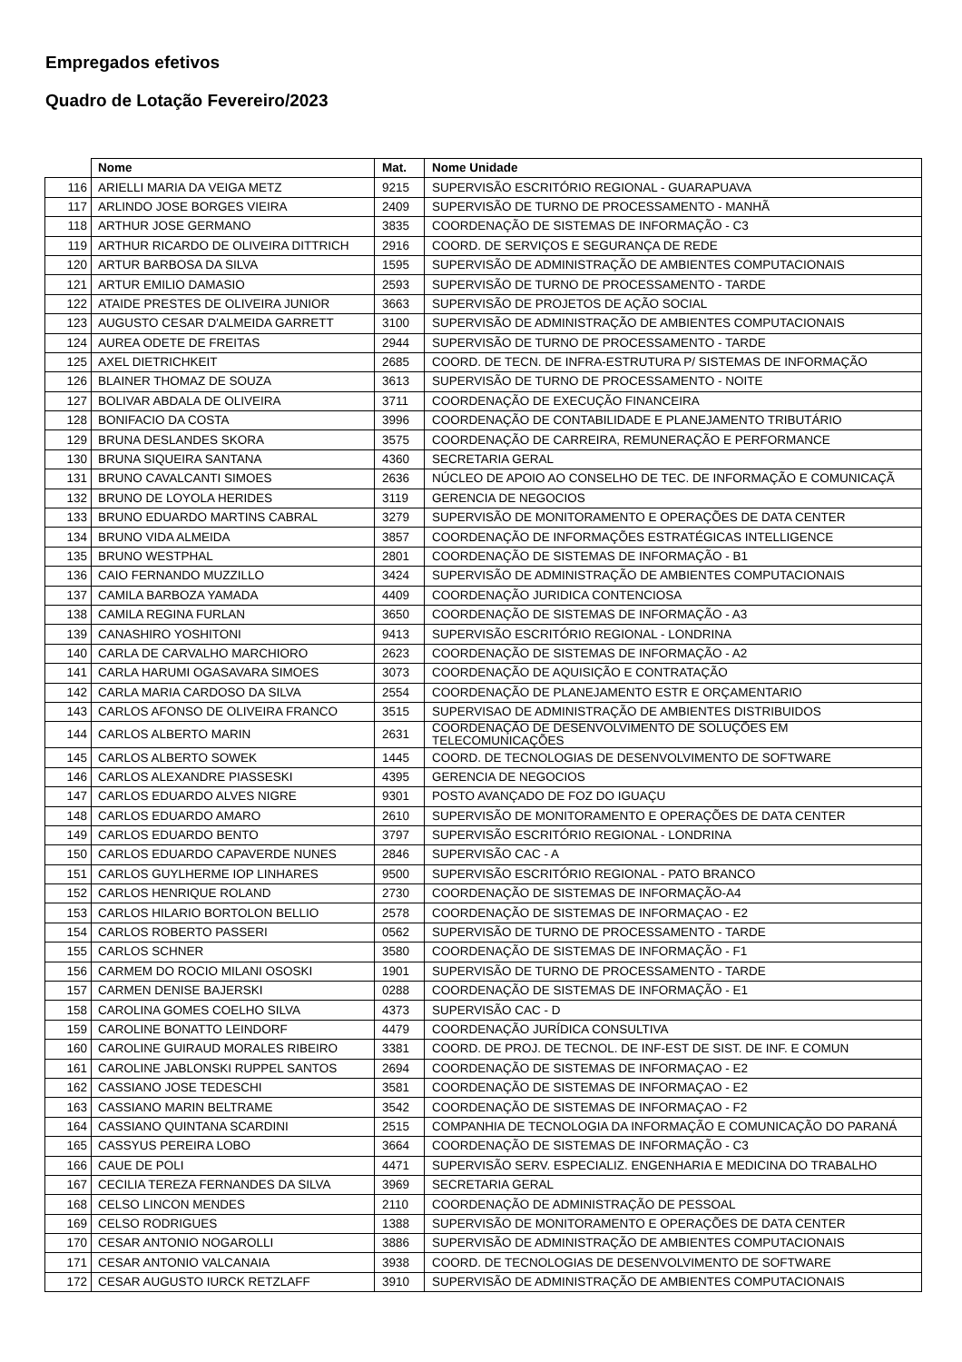Empregados efetivos
Quadro de Lotação Fevereiro/2023
| | Nome | Mat. | Nome Unidade |
| --- | --- | --- | --- |
| 116 | ARIELLI MARIA DA VEIGA METZ | 9215 | SUPERVISÃO ESCRITÓRIO REGIONAL - GUARAPUAVA |
| 117 | ARLINDO JOSE BORGES VIEIRA | 2409 | SUPERVISÃO DE TURNO DE PROCESSAMENTO - MANHÃ |
| 118 | ARTHUR JOSE GERMANO | 3835 | COORDENAÇÃO DE SISTEMAS DE INFORMAÇÃO - C3 |
| 119 | ARTHUR RICARDO DE OLIVEIRA DITTRICH | 2916 | COORD. DE SERVIÇOS E SEGURANÇA DE REDE |
| 120 | ARTUR BARBOSA DA SILVA | 1595 | SUPERVISÃO DE ADMINISTRAÇÃO DE AMBIENTES COMPUTACIONAIS |
| 121 | ARTUR EMILIO DAMASIO | 2593 | SUPERVISÃO DE TURNO DE PROCESSAMENTO - TARDE |
| 122 | ATAIDE PRESTES DE OLIVEIRA JUNIOR | 3663 | SUPERVISÃO DE PROJETOS DE AÇÃO SOCIAL |
| 123 | AUGUSTO CESAR D'ALMEIDA GARRETT | 3100 | SUPERVISÃO DE ADMINISTRAÇÃO DE AMBIENTES COMPUTACIONAIS |
| 124 | AUREA ODETE DE FREITAS | 2944 | SUPERVISÃO DE TURNO DE PROCESSAMENTO - TARDE |
| 125 | AXEL DIETRICHKEIT | 2685 | COORD. DE TECN. DE INFRA-ESTRUTURA P/ SISTEMAS DE INFORMAÇÃO |
| 126 | BLAINER THOMAZ DE SOUZA | 3613 | SUPERVISÃO DE TURNO DE PROCESSAMENTO - NOITE |
| 127 | BOLIVAR ABDALA DE OLIVEIRA | 3711 | COORDENAÇÃO DE EXECUÇÃO FINANCEIRA |
| 128 | BONIFACIO DA COSTA | 3996 | COORDENAÇÃO DE CONTABILIDADE E PLANEJAMENTO TRIBUTÁRIO |
| 129 | BRUNA DESLANDES SKORA | 3575 | COORDENAÇÃO DE CARREIRA, REMUNERAÇÃO E PERFORMANCE |
| 130 | BRUNA SIQUEIRA SANTANA | 4360 | SECRETARIA GERAL |
| 131 | BRUNO CAVALCANTI SIMOES | 2636 | NÚCLEO DE APOIO AO CONSELHO DE TEC. DE INFORMAÇÃO E COMUNICAÇÃ |
| 132 | BRUNO DE LOYOLA HERIDES | 3119 | GERENCIA DE NEGOCIOS |
| 133 | BRUNO EDUARDO MARTINS CABRAL | 3279 | SUPERVISÃO DE MONITORAMENTO E OPERAÇÕES DE DATA CENTER |
| 134 | BRUNO VIDA ALMEIDA | 3857 | COORDENAÇÃO DE INFORMAÇÕES ESTRATÉGICAS INTELLIGENCE |
| 135 | BRUNO WESTPHAL | 2801 | COORDENAÇÃO DE SISTEMAS DE INFORMAÇÃO - B1 |
| 136 | CAIO FERNANDO MUZZILLO | 3424 | SUPERVISÃO DE ADMINISTRAÇÃO DE AMBIENTES COMPUTACIONAIS |
| 137 | CAMILA BARBOZA YAMADA | 4409 | COORDENAÇÃO JURIDICA CONTENCIOSA |
| 138 | CAMILA REGINA FURLAN | 3650 | COORDENAÇÃO DE SISTEMAS DE INFORMAÇÃO - A3 |
| 139 | CANASHIRO YOSHITONI | 9413 | SUPERVISÃO ESCRITÓRIO REGIONAL - LONDRINA |
| 140 | CARLA DE CARVALHO MARCHIORO | 2623 | COORDENAÇÃO DE SISTEMAS DE INFORMAÇÃO - A2 |
| 141 | CARLA HARUMI OGASAVARA SIMOES | 3073 | COORDENAÇÃO DE AQUISIÇÃO E CONTRATAÇÃO |
| 142 | CARLA MARIA CARDOSO DA SILVA | 2554 | COORDENAÇÃO DE PLANEJAMENTO ESTR E ORÇAMENTARIO |
| 143 | CARLOS AFONSO DE OLIVEIRA FRANCO | 3515 | SUPERVISAO DE ADMINISTRAÇÃO DE AMBIENTES DISTRIBUIDOS |
| 144 | CARLOS ALBERTO MARIN | 2631 | COORDENAÇÃO DE DESENVOLVIMENTO DE SOLUÇÕES EM TELECOMUNICAÇÕES |
| 145 | CARLOS ALBERTO SOWEK | 1445 | COORD. DE TECNOLOGIAS DE DESENVOLVIMENTO DE SOFTWARE |
| 146 | CARLOS ALEXANDRE PIASSESKI | 4395 | GERENCIA DE NEGOCIOS |
| 147 | CARLOS EDUARDO ALVES NIGRE | 9301 | POSTO AVANÇADO DE FOZ DO IGUAÇU |
| 148 | CARLOS EDUARDO AMARO | 2610 | SUPERVISÃO DE MONITORAMENTO E OPERAÇÕES DE DATA CENTER |
| 149 | CARLOS EDUARDO BENTO | 3797 | SUPERVISÃO ESCRITÓRIO REGIONAL - LONDRINA |
| 150 | CARLOS EDUARDO CAPAVERDE NUNES | 2846 | SUPERVISÃO CAC - A |
| 151 | CARLOS GUYLHERME IOP LINHARES | 9500 | SUPERVISÃO ESCRITÓRIO REGIONAL - PATO BRANCO |
| 152 | CARLOS HENRIQUE ROLAND | 2730 | COORDENAÇÃO DE SISTEMAS DE INFORMAÇÃO-A4 |
| 153 | CARLOS HILARIO BORTOLON BELLIO | 2578 | COORDENAÇÃO DE SISTEMAS DE INFORMAÇAO - E2 |
| 154 | CARLOS ROBERTO PASSERI | 0562 | SUPERVISÃO DE TURNO DE PROCESSAMENTO - TARDE |
| 155 | CARLOS SCHNER | 3580 | COORDENAÇÃO DE SISTEMAS DE INFORMAÇÃO - F1 |
| 156 | CARMEM DO ROCIO MILANI OSOSKI | 1901 | SUPERVISÃO DE TURNO DE PROCESSAMENTO - TARDE |
| 157 | CARMEN DENISE BAJERSKI | 0288 | COORDENAÇÃO DE SISTEMAS DE INFORMAÇÃO - E1 |
| 158 | CAROLINA GOMES COELHO SILVA | 4373 | SUPERVISÃO CAC - D |
| 159 | CAROLINE BONATTO LEINDORF | 4479 | COORDENAÇÃO JURÍDICA CONSULTIVA |
| 160 | CAROLINE GUIRAUD MORALES RIBEIRO | 3381 | COORD. DE PROJ. DE TECNOL. DE INF-EST DE SIST. DE INF. E COMUN |
| 161 | CAROLINE JABLONSKI RUPPEL SANTOS | 2694 | COORDENAÇÃO DE SISTEMAS DE INFORMAÇAO - E2 |
| 162 | CASSIANO JOSE TEDESCHI | 3581 | COORDENAÇÃO DE SISTEMAS DE INFORMAÇAO - E2 |
| 163 | CASSIANO MARIN BELTRAME | 3542 | COORDENAÇÃO DE SISTEMAS DE INFORMAÇAO - F2 |
| 164 | CASSIANO QUINTANA SCARDINI | 2515 | COMPANHIA DE TECNOLOGIA DA INFORMAÇÃO E COMUNICAÇÃO DO PARANÁ |
| 165 | CASSYUS PEREIRA LOBO | 3664 | COORDENAÇÃO DE SISTEMAS DE INFORMAÇÃO - C3 |
| 166 | CAUE DE POLI | 4471 | SUPERVISÃO SERV. ESPECIALIZ. ENGENHARIA E MEDICINA DO TRABALHO |
| 167 | CECILIA TEREZA FERNANDES DA SILVA | 3969 | SECRETARIA GERAL |
| 168 | CELSO LINCON MENDES | 2110 | COORDENAÇÃO DE ADMINISTRAÇÃO DE PESSOAL |
| 169 | CELSO RODRIGUES | 1388 | SUPERVISÃO DE MONITORAMENTO E OPERAÇÕES DE DATA CENTER |
| 170 | CESAR ANTONIO NOGAROLLI | 3886 | SUPERVISÃO DE ADMINISTRAÇÃO DE AMBIENTES COMPUTACIONAIS |
| 171 | CESAR ANTONIO VALCANAIA | 3938 | COORD. DE TECNOLOGIAS DE DESENVOLVIMENTO DE SOFTWARE |
| 172 | CESAR AUGUSTO IURCK RETZLAFF | 3910 | SUPERVISÃO DE ADMINISTRAÇÃO DE AMBIENTES COMPUTACIONAIS |